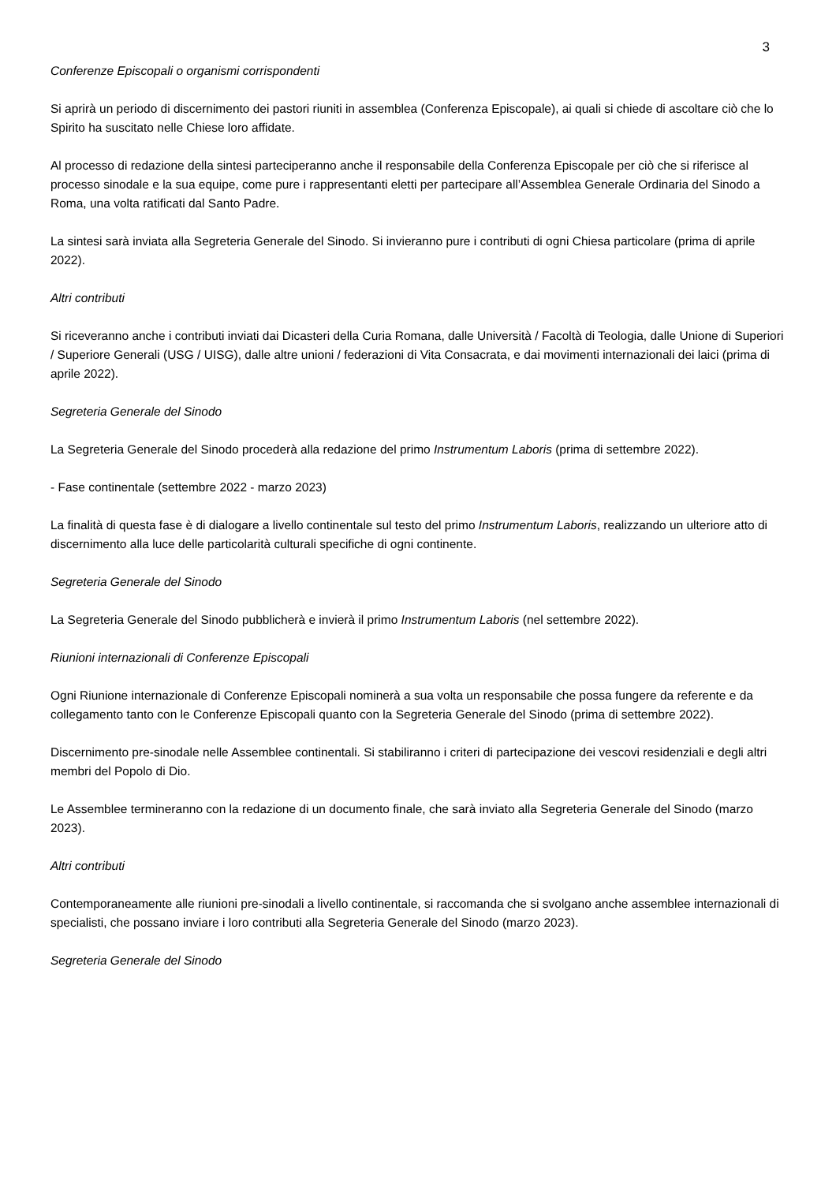3
Conferenze Episcopali o organismi corrispondenti
Si aprirà un periodo di discernimento dei pastori riuniti in assemblea (Conferenza Episcopale), ai quali si chiede di ascoltare ciò che lo Spirito ha suscitato nelle Chiese loro affidate.
Al processo di redazione della sintesi parteciperanno anche il responsabile della Conferenza Episcopale per ciò che si riferisce al processo sinodale e la sua equipe, come pure i rappresentanti eletti per partecipare all’Assemblea Generale Ordinaria del Sinodo a Roma, una volta ratificati dal Santo Padre.
La sintesi sarà inviata alla Segreteria Generale del Sinodo. Si invieranno pure i contributi di ogni Chiesa particolare (prima di aprile 2022).
Altri contributi
Si riceveranno anche i contributi inviati dai Dicasteri della Curia Romana, dalle Università / Facoltà di Teologia, dalle Unione di Superiori / Superiore Generali (USG / UISG), dalle altre unioni / federazioni di Vita Consacrata, e dai movimenti internazionali dei laici (prima di aprile 2022).
Segreteria Generale del Sinodo
La Segreteria Generale del Sinodo procederà alla redazione del primo Instrumentum Laboris (prima di settembre 2022).
- Fase continentale (settembre 2022 - marzo 2023)
La finalità di questa fase è di dialogare a livello continentale sul testo del primo Instrumentum Laboris, realizzando un ulteriore atto di discernimento alla luce delle particolarità culturali specifiche di ogni continente.
Segreteria Generale del Sinodo
La Segreteria Generale del Sinodo pubblicherà e invierà il primo Instrumentum Laboris (nel settembre 2022).
Riunioni internazionali di Conferenze Episcopali
Ogni Riunione internazionale di Conferenze Episcopali nominerà a sua volta un responsabile che possa fungere da referente e da collegamento tanto con le Conferenze Episcopali quanto con la Segreteria Generale del Sinodo (prima di settembre 2022).
Discernimento pre-sinodale nelle Assemblee continentali. Si stabiliranno i criteri di partecipazione dei vescovi residenziali e degli altri membri del Popolo di Dio.
Le Assemblee termineranno con la redazione di un documento finale, che sarà inviato alla Segreteria Generale del Sinodo (marzo 2023).
Altri contributi
Contemporaneamente alle riunioni pre-sinodali a livello continentale, si raccomanda che si svolgano anche assemblee internazionali di specialisti, che possano inviare i loro contributi alla Segreteria Generale del Sinodo (marzo 2023).
Segreteria Generale del Sinodo